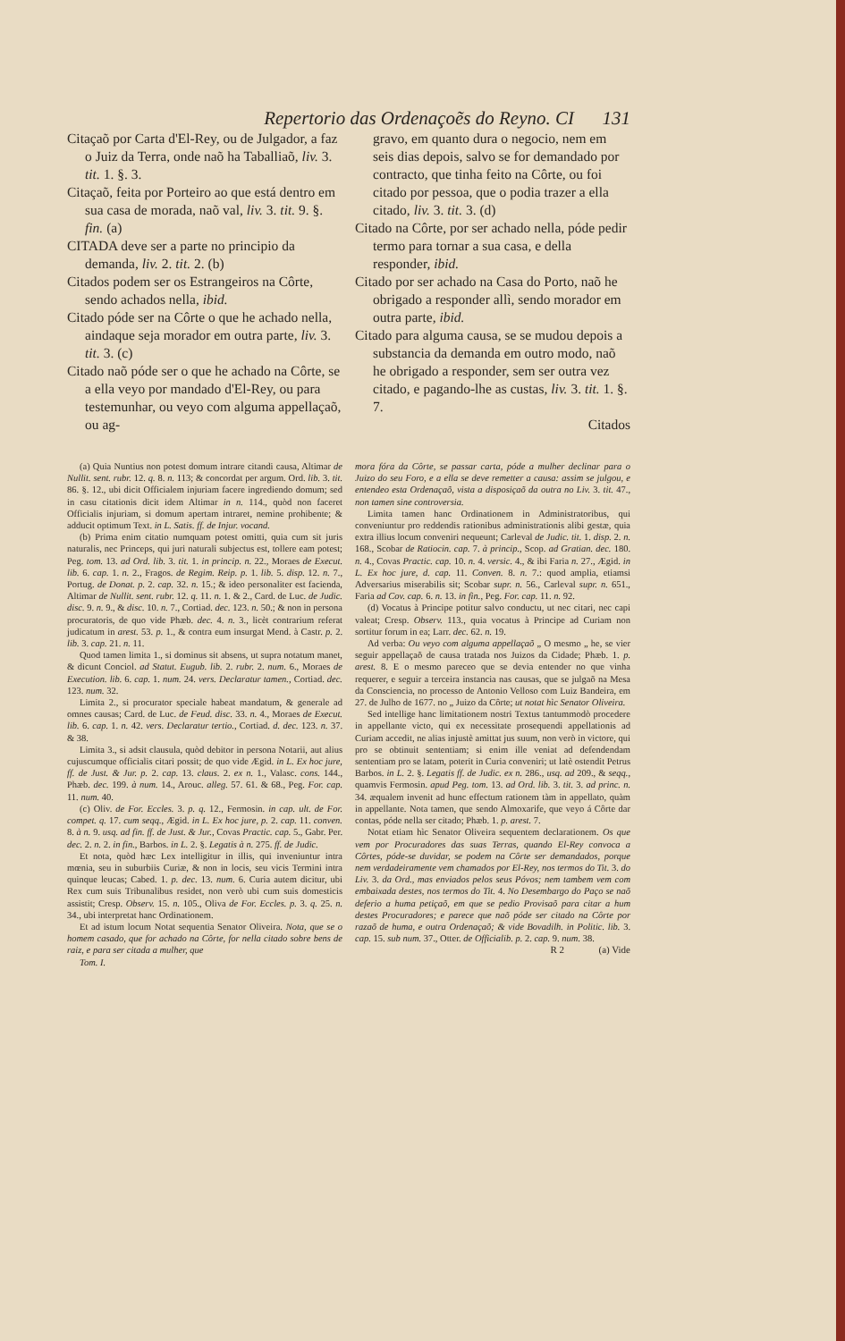Repertorio das Ordenaçoẽs do Reyno. CI 131
Citaçaõ por Carta d'El-Rey, ou de Julgador, a faz o Juiz da Terra, onde naõ ha Taballiaõ, liv. 3. tit. 1. §. 3.
Citaçaõ, feita por Porteiro ao que está dentro em sua casa de morada, naõ val, liv. 3. tit. 9. §. fin. (a)
CITADA deve ser a parte no principio da demanda, liv. 2. tit. 2. (b)
Citados podem ser os Estrangeiros na Côrte, sendo achados nella, ibid.
Citado póde ser na Côrte o que he achado nella, aindaque seja morador em outra parte, liv. 3. tit. 3. (c)
Citado naõ póde ser o que he achado na Côrte, se a ella veyo por mandado d'El-Rey, ou para testemunhar, ou veyo com alguma appellaçaõ, ou ag-
gravo, em quanto dura o negocio, nem em seis dias depois, salvo se for demandado por contracto, que tinha feito na Côrte, ou foi citado por pessoa, que o podia trazer a ella citado, liv. 3. tit. 3. (d)
Citado na Côrte, por ser achado nella, póde pedir termo para tornar a sua casa, e della responder, ibid.
Citado por ser achado na Casa do Porto, naõ he obrigado a responder allì, sendo morador em outra parte, ibid.
Citado para alguma causa, se se mudou depois a substancia da demanda em outro modo, naõ he obrigado a responder, sem ser outra vez citado, e pagando-lhe as custas, liv. 3. tit. 1. §. 7.
Citados
(a) Quia Nuntius non potest domum intrare citandi causa, Altimar de Nullit. sent. rubr. 12. q. 8. n. 113; & concordat per argum. Ord. lib. 3. tit. 86. §. 12., ubi dicit Officialem injuriam facere ingrediendo domum; sed in casu citationis dicit idem Altimar in n. 114., quòd non faceret Officialis injuriam, si domum apertam intraret, nemine prohibente; & adducit optimum Text. in L. Satis. ff. de Injur. vocand.
(b) Prima enim citatio numquam potest omitti, quia cum sit juris naturalis, nec Princeps, qui juri naturali subjectus est, tollere eam potest; Peg. tom. 13. ad Ord. lib. 3. tit. 1. in princip. n. 22., Moraes de Execut. lib. 6. cap. 1. n. 2., Fragos. de Regim. Reip. p. 1. lib. 5. disp. 12. n. 7., Portug. de Donat. p. 2. cap. 32. n. 15.; & ideo personaliter est facienda, Altimar de Nullit. sent. rubr. 12. q. 11. n. 1. & 2., Card. de Luc. de Judic. disc. 9. n. 9., & disc. 10. n. 7., Cortiad. dec. 123. n. 50.; & non in persona procuratoris, de quo vide Phæb. dec. 4. n. 3., licèt contrarium referat judicatum in arest. 53. p. 1., & contra eum insurgat Mend. à Castr. p. 2. lib. 3. cap. 21. n. 11.
Quod tamen limita 1., si dominus sit absens, ut supra notatum manet, & dicunt Conciol. ad Statut. Eugub. lib. 2. rubr. 2. num. 6., Moraes de Execution. lib. 6. cap. 1. num. 24. vers. Declaratur tamen., Cortiad. dec. 123. num. 32.
Limita 2., si procurator speciale habeat mandatum, & generale ad omnes causas; Card. de Luc. de Feud. disc. 33. n. 4., Moraes de Execut. lib. 6. cap. 1. n. 42. vers. Declaratur tertio., Cortiad. d. dec. 123. n. 37. & 38.
Limita 3., si adsit clausula, quòd debitor in persona Notarii, aut alius cujuscumque officialis citari possit; de quo vide Ægid. in L. Ex hoc jure, ff. de Just. & Jur. p. 2. cap. 13. claus. 2. ex n. 1., Valasc. cons. 144., Phæb. dec. 199. à num. 14., Arouc. alleg. 57. 61. & 68., Peg. For. cap. 11. num. 40.
(c) Oliv. de For. Eccles. 3. p. q. 12., Fermosin. in cap. ult. de For. compet. q. 17. cum seqq., Ægid. in L. Ex hoc jure, p. 2. cap. 11. conven. 8. à n. 9. usq. ad fin. ff. de Just. & Jur., Covas Practic. cap. 5., Gabr. Per. dec. 2. n. 2. in fin., Barbos. in L. 2. §. Legatis à n. 275. ff. de Judic.
Et nota, quòd hæc Lex intelligitur in illis, qui inveniuntur intra mœnia, seu in suburbiis Curiæ, & non in locis, seu vicis Termini intra quinque leucas; Cabed. 1. p. dec. 13. num. 6. Curia autem dicitur, ubi Rex cum suis Tribunalibus residet, non verò ubi cum suis domesticis assistit; Cresp. Observ. 15. n. 105., Oliva de For. Eccles. p. 3. q. 25. n. 34., ubi interpretat hanc Ordinationem.
Et ad istum locum Notat sequentia Senator Oliveira. Nota, que se o homem casado, que for achado na Côrte, for nella citado sobre bens de raiz, e para ser citada a mulher, que
Tom. I.
mora fóra da Côrte, se passar carta, póde a mulher declinar para o Juizo do seu Foro, e a ella se deve remetter a causa: assim se julgou, e entendeo esta Ordenaçaõ, vista a disposiçaõ da outra no Liv. 3. tit. 47., non tamen sine controversia.
Limita tamen hanc Ordinationem in Administratoribus, qui conveniuntur pro reddendis rationibus administrationis alibi gestæ, quia extra illius locum conveniri nequeunt; Carleval de Judic. tit. 1. disp. 2. n. 168., Scobar de Ratiocin. cap. 7. à princip., Scop. ad Gratian. dec. 180. n. 4., Covas Practic. cap. 10. n. 4. versic. 4., & ibi Faria n. 27., Ægid. in L. Ex hoc jure, d. cap. 11. Conven. 8. n. 7.: quod amplia, etiamsi Adversarius miserabilis sit; Scobar supr. n. 56., Carleval supr. n. 651., Faria ad Cov. cap. 6. n. 13. in fin., Peg. For. cap. 11. n. 92.
(d) Vocatus à Principe potitur salvo conductu, ut nec citari, nec capi valeat; Cresp. Observ. 113., quia vocatus à Principe ad Curiam non sortitur forum in ea; Larr. dec. 62. n. 19.
Ad verba: Ou veyo com alguma appellaçaõ „ O mesmo „ he, se vier seguir appellaçaõ de causa tratada nos Juizos da Cidade; Phæb. 1. p. arest. 8. E o mesmo pareceo que se devia entender no que vinha requerer, e seguir a terceira instancia nas causas, que se julgaõ na Mesa da Consciencia, no processo de Antonio Velloso com Luiz Bandeira, em 27. de Julho de 1677. no „ Juizo da Côrte; ut notat hìc Senator Oliveira.
Sed intellige hanc limitationem nostri Textus tantummodò procedere in appellante victo, qui ex necessitate prosequendi appellationis ad Curiam accedit, ne alias injustè amittat jus suum, non verò in victore, qui pro se obtinuit sententiam; si enim ille veniat ad defendendam sententiam pro se latam, poterit in Curia conveniri; ut latè ostendit Petrus Barbos. in L. 2. §. Legatis ff. de Judic. ex n. 286., usq. ad 209., & seqq., quamvis Fermosin. apud Peg. tom. 13. ad Ord. lib. 3. tit. 3. ad princ. n. 34. æqualem invenit ad hunc effectum rationem tàm in appellato, quàm in appellante. Nota tamen, que sendo Almoxarife, que veyo á Côrte dar contas, póde nella ser citado; Phæb. 1. p. arest. 7.
Notat etiam hìc Senator Oliveira sequentem declarationem. Os que vem por Procuradores das suas Terras, quando El-Rey convoca a Côrtes, póde-se duvidar, se podem na Côrte ser demandados, porque nem verdadeiramente vem chamados por El-Rey, nos termos do Tit. 3. do Liv. 3. da Ord., mas enviados pelos seus Póvos; nem tambem vem com embaixada destes, nos termos do Tit. 4. No Desembargo do Paço se naõ deferio a huma petiçaõ, em que se pedio Provisaõ para citar a hum destes Procuradores; e parece que naõ póde ser citado na Côrte por razaõ de huma, e outra Ordenaçaõ; & vide Bovadilh. in Politic. lib. 3. cap. 15. sub num. 37., Otter. de Officialib. p. 2. cap. 9. num. 38.
R 2 (a) Vide